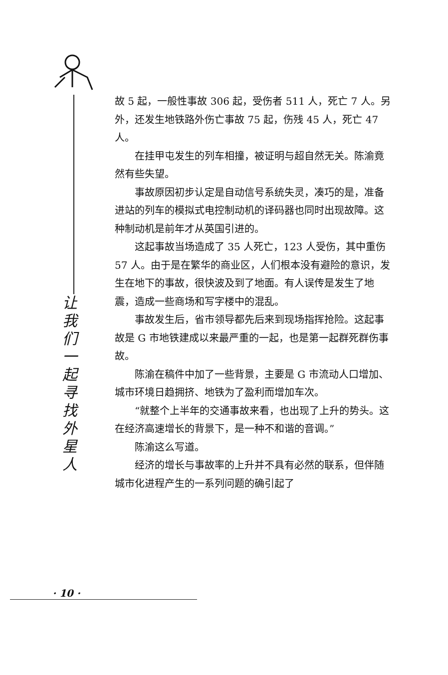让
我
们
一
起
寻
找
外
星
人
故 5 起，一般性事故 306 起，受伤者 511 人，死亡 7 人。另外，还发生地铁路外伤亡事故 75 起，伤残 45 人，死亡 47 人。
在挂甲屯发生的列车相撞，被证明与超自然无关。陈渝竟然有些失望。
事故原因初步认定是自动信号系统失灵，凑巧的是，准备进站的列车的模拟式电控制动机的译码器也同时出现故障。这种制动机是前年才从英国引进的。
这起事故当场造成了 35 人死亡，123 人受伤，其中重伤 57 人。由于是在繁华的商业区，人们根本没有避险的意识，发生在地下的事故，很快波及到了地面。有人误传是发生了地震，造成一些商场和写字楼中的混乱。
事故发生后，省市领导都先后来到现场指挥抢险。这起事故是 G 市地铁建成以来最严重的一起，也是第一起群死群伤事故。
陈渝在稿件中加了一些背景，主要是 G 市流动人口增加、城市环境日趋拥挤、地铁为了盈利而增加车次。
“就整个上半年的交通事故来看，也出现了上升的势头。这在经济高速增长的背景下，是一种不和谐的音调。”
陈渝这么写道。
经济的增长与事故率的上升并不具有必然的联系，但伴随城市化进程产生的一系列问题的确引起了
· 10 ·